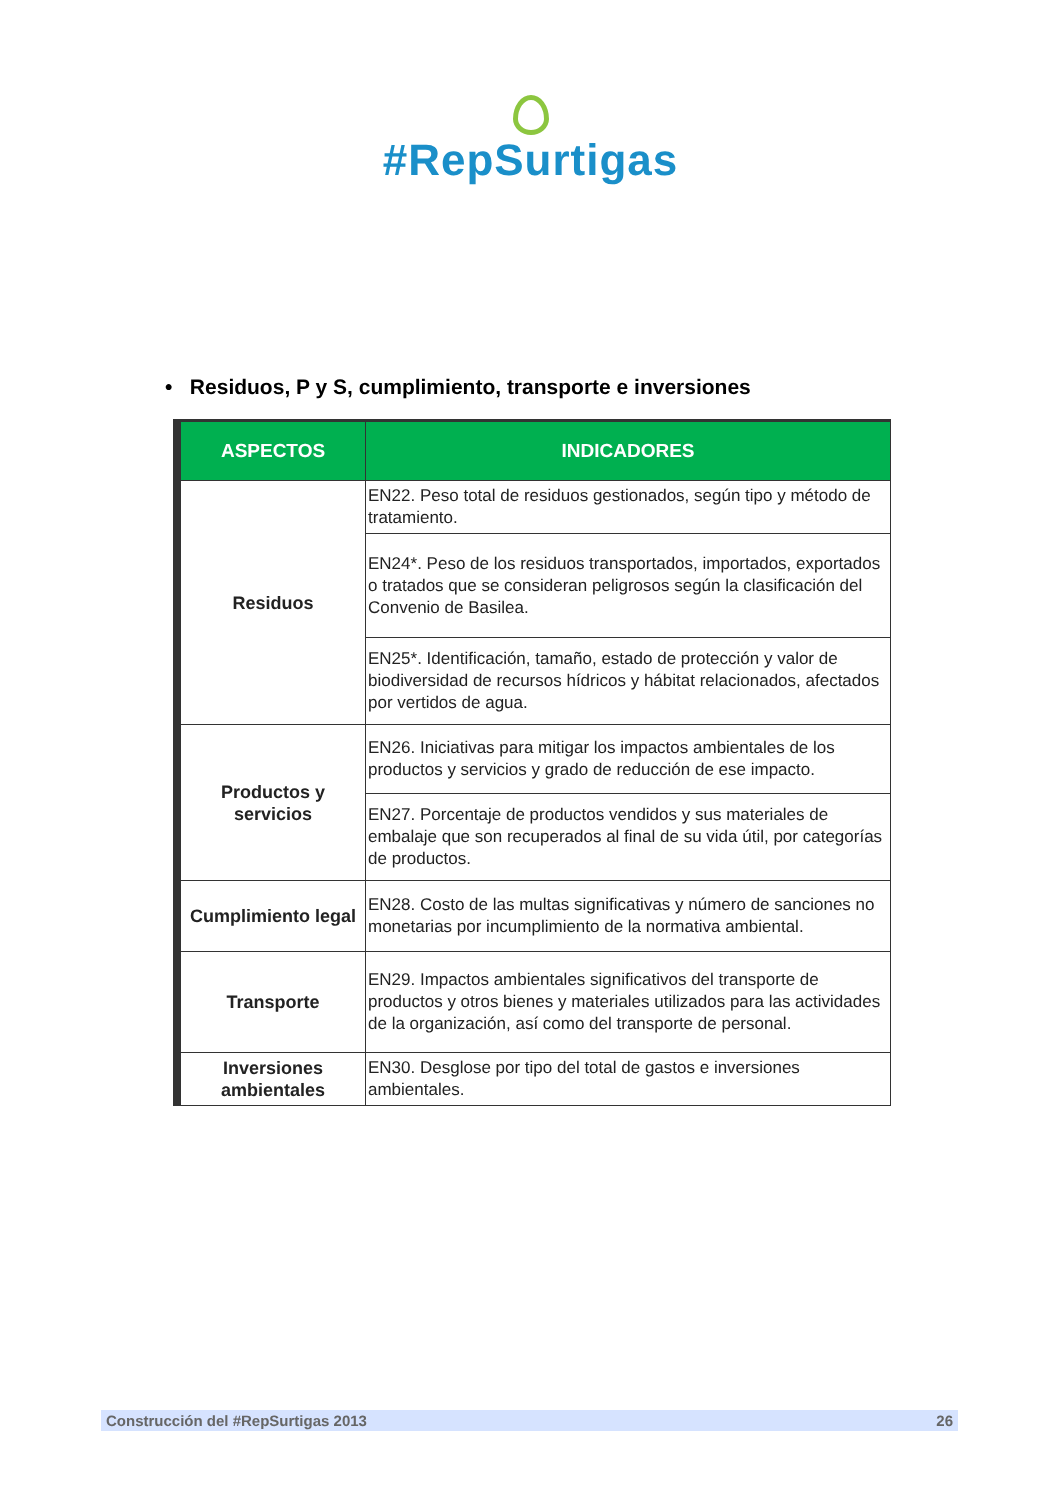#RepSurtigas
• Residuos, P y S, cumplimiento, transporte e inversiones
| ASPECTOS | INDICADORES |
| --- | --- |
| Residuos | EN22. Peso total de residuos gestionados, según tipo y método de tratamiento. |
| | EN24*. Peso de los residuos transportados, importados, exportados o tratados que se consideran peligrosos según la clasificación del Convenio de Basilea. |
| | EN25*. Identificación, tamaño, estado de protección y valor de biodiversidad de recursos hídricos y hábitat relacionados, afectados por vertidos de agua. |
| Productos y servicios | EN26. Iniciativas para mitigar los impactos ambientales de los productos y servicios y grado de reducción de ese impacto. |
| | EN27. Porcentaje de productos vendidos y sus materiales de embalaje que son recuperados al final de su vida útil, por categorías de productos. |
| Cumplimiento legal | EN28. Costo de las multas significativas y número de sanciones no monetarias por incumplimiento de la normativa ambiental. |
| Transporte | EN29. Impactos ambientales significativos del transporte de productos y otros bienes y materiales utilizados para las actividades de la organización, así como del transporte de personal. |
| Inversiones ambientales | EN30. Desglose por tipo del total de gastos e inversiones ambientales. |
Construcción del #RepSurtigas 2013 26